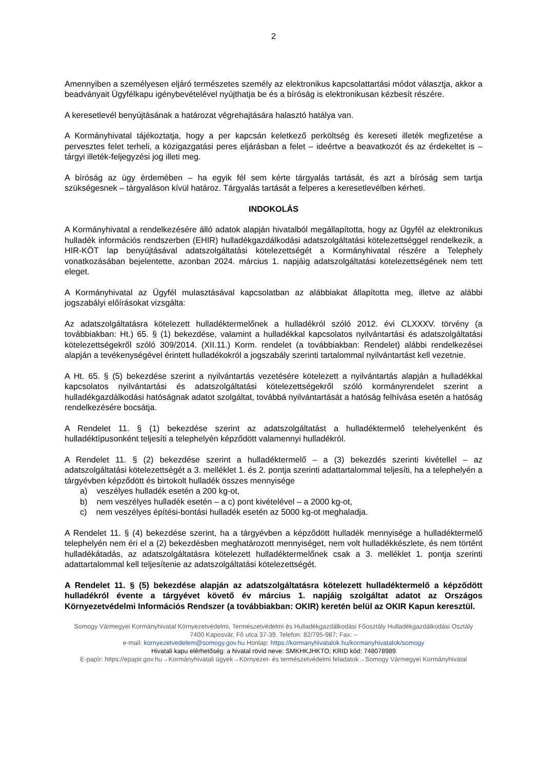2
Amennyiben a személyesen eljáró természetes személy az elektronikus kapcsolattartási módot választja, akkor a beadványait Ügyfélkapu igénybevételével nyújthatja be és a bíróság is elektronikusan kézbesít részére.
A keresetlevél benyújtásának a határozat végrehajtására halasztó hatálya van.
A Kormányhivatal tájékoztatja, hogy a per kapcsán keletkező perköltség és kereseti illeték megfizetése a pervesztes felet terheli, a közigazgatási peres eljárásban a felet – ideértve a beavatkozót és az érdekeltet is – tárgyi illeték-feljegyzési jog illeti meg.
A bíróság az ügy érdemében – ha egyik fél sem kérte tárgyalás tartását, és azt a bíróság sem tartja szükségesnek – tárgyaláson kívül határoz. Tárgyalás tartását a felperes a keresetlevélben kérheti.
INDOKOLÁS
A Kormányhivatal a rendelkezésére álló adatok alapján hivatalból megállapította, hogy az Ügyfél az elektronikus hulladék információs rendszerben (EHIR) hulladékgazdálkodási adatszolgáltatási kötelezettséggel rendelkezik, a HIR-KÖT lap benyújtásával adatszolgáltatási kötelezettségét a Kormányhivatal részére a Telephely vonatkozásában bejelentette, azonban 2024. március 1. napjáig adatszolgáltatási kötelezettségének nem tett eleget.
A Kormányhivatal az Ügyfél mulasztásával kapcsolatban az alábbiakat állapította meg, illetve az alábbi jogszabályi előírásokat vizsgálta:
Az adatszolgáltatásra kötelezett hulladéktermelőnek a hulladékról szóló 2012. évi CLXXXV. törvény (a továbbiakban: Ht.) 65. § (1) bekezdése, valamint a hulladékkal kapcsolatos nyilvántartási és adatszolgáltatási kötelezettségekről szóló 309/2014. (XII.11.) Korm. rendelet (a továbbiakban: Rendelet) alábbi rendelkezései alapján a tevékenységével érintett hulladékokról a jogszabály szerinti tartalommal nyilvántartást kell vezetnie.
A Ht. 65. § (5) bekezdése szerint a nyilvántartás vezetésére kötelezett a nyilvántartás alapján a hulladékkal kapcsolatos nyilvántartási és adatszolgáltatási kötelezettségekről szóló kormányrendelet szerint a hulladékgazdálkodási hatóságnak adatot szolgáltat, továbbá nyilvántartását a hatóság felhívása esetén a hatóság rendelkezésére bocsátja.
A Rendelet 11. § (1) bekezdése szerint az adatszolgáltatást a hulladéktermelő telehelyenként és hulladéktípusonként teljesíti a telephelyén képződött valamennyi hulladékról.
A Rendelet 11. § (2) bekezdése szerint a hulladéktermelő – a (3) bekezdés szerinti kivétellel – az adatszolgáltatási kötelezettségét a 3. melléklet 1. és 2. pontja szerinti adattartalommal teljesíti, ha a telephelyén a tárgyévben képződött és birtokolt hulladék összes mennyisége
a) veszélyes hulladék esetén a 200 kg-ot,
b) nem veszélyes hulladék esetén – a c) pont kivételével – a 2000 kg-ot,
c) nem veszélyes építési-bontási hulladék esetén az 5000 kg-ot meghaladja.
A Rendelet 11. § (4) bekezdése szerint, ha a tárgyévben a képződött hulladék mennyisége a hulladéktermelő telephelyén nem éri el a (2) bekezdésben meghatározott mennyiséget, nem volt hulladékkészlete, és nem történt hulladékátadás, az adatszolgáltatásra kötelezett hulladéktermelőnek csak a 3. melléklet 1. pontja szerinti adattartalommal kell teljesítenie az adatszolgáltatási kötelezettségét.
A Rendelet 11. § (5) bekezdése alapján az adatszolgáltatásra kötelezett hulladéktermelő a képződött hulladékról évente a tárgyévet követő év március 1. napjáig szolgáltat adatot az Országos Környezetvédelmi Információs Rendszer (a továbbiakban: OKIR) keretén belül az OKIR Kapun keresztül.
Somogy Vármegyei Kormányhivatal Környezetvédelmi, Természetvédelmi és Hulladékgazdálkodási Főosztály Hulladékgazdálkodási Osztály
7400 Kaposvár, Fő utca 37-39. Telefon: 82/795-987; Fax: –
e-mail: kornyezetvedelem@somogy.gov.hu Honlap: https://kormanyhivatalok.hu/kormanyhivatalok/somogy
Hivatali kapu elérhetőség: a hivatal rövid neve: SMKHKJHKTO; KRID kód: 748078989
E-papír: https://epapir.gov.hu→Kormányhivatali ügyek→Környezet- és természetvédelmi feladatok→Somogy Vármegyei Kormányhivatal